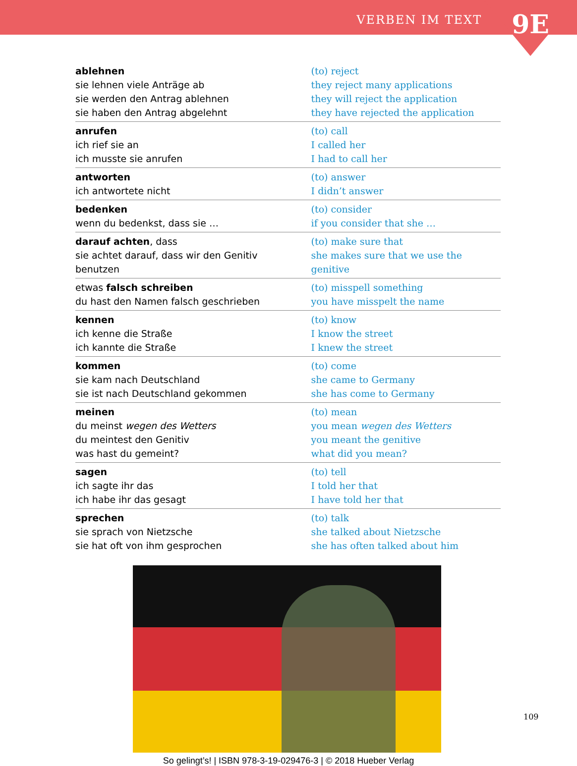VERBEN IM TEXT 9E
| ablehnen sie lehnen viele Anträge ab sie werden den Antrag ablehnen sie haben den Antrag abgelehnt | (to) reject they reject many applications they will reject the application they have rejected the application |
| anrufen ich rief sie an ich musste sie anrufen | (to) call I called her I had to call her |
| antworten ich antwortete nicht | (to) answer I didn’t answer |
| bedenken wenn du bedenkst, dass sie … | (to) consider if you consider that she … |
| darauf achten , dass sie achtet darauf, dass wir den Genitiv benutzen | (to) make sure that she makes sure that we use the genitive |
| etwas falsch schreiben du hast den Namen falsch geschrieben | (to) misspell something you have misspelt the name |
| kennen ich kenne die Straße ich kannte die Straße | (to) know I know the street I knew the street |
| kommen sie kam nach Deutschland sie ist nach Deutschland gekommen | (to) come she came to Germany she has come to Germany |
| meinen du meinst wegen des Wetters du meintest den Genitiv was hast du gemeint? | (to) mean you mean wegen des Wetters you meant the genitive what did you mean? |
| sagen ich sagte ihr das ich habe ihr das gesagt | (to) tell I told her that I have told her that |
| sprechen sie sprach von Nietzsche sie hat oft von ihm gesprochen | (to) talk she talked about Nietzsche she has often talked about him |
So gelingt’s! | ISBN 978-3-19-029476-3 | © 2018 Hueber Verlag
109